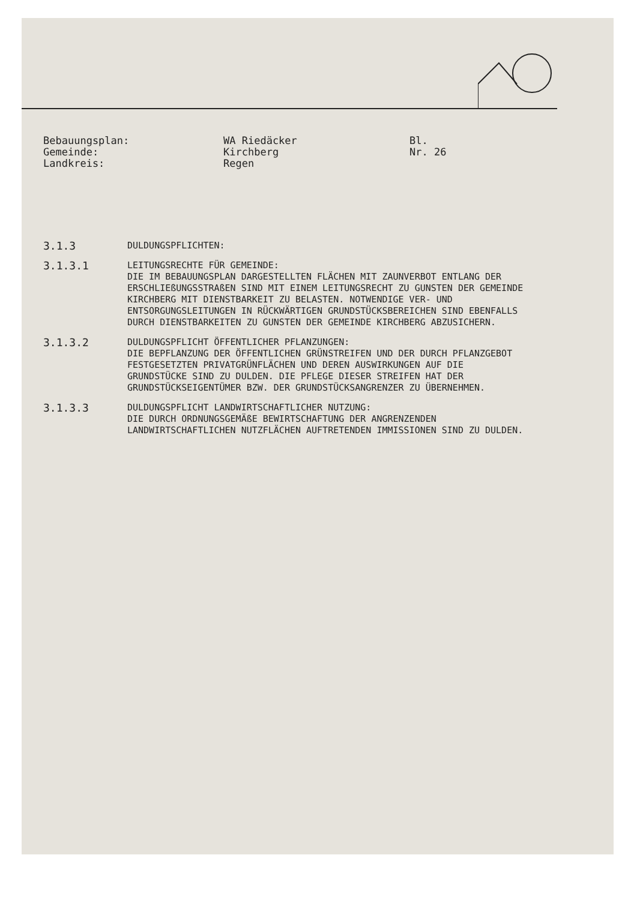Bebauungsplan: Gemeinde: Landkreis:
WA Riedäcker Kirchberg Regen
Bl. Nr. 26
3.1.3
DULDUNGSPFLICHTEN:
3.1.3.1
LEITUNGSRECHTE FÜR GEMEINDE:
DIE IM BEBAUUNGSPLAN DARGESTELLTEN FLÄCHEN MIT ZAUNVERBOT ENTLANG DER ERSCHLIEßUNGSSTRAßEN SIND MIT EINEM LEITUNGSRECHT ZU GUNSTEN DER GEMEINDE KIRCHBERG MIT DIENSTBARKEIT ZU BELASTEN. NOTWENDIGE VER- UND ENTSORGUNGSLEITUNGEN IN RÜCKWÄRTIGEN GRUNDSTÜCKSBEREICHEN SIND EBENFALLS DURCH DIENSTBARKEITEN ZU GUNSTEN DER GEMEINDE KIRCHBERG ABZUSICHERN.
3.1.3.2
DULDUNGSPFLICHT ÖFFENTLICHER PFLANZUNGEN:
DIE BEPFLANZUNG DER ÖFFENTLICHEN GRÜNSTREIFEN UND DER DURCH PFLANZGEBOT FESTGESETZTEN PRIVATGRÜNFLÄCHEN UND DEREN AUSWIRKUNGEN AUF DIE GRUNDSTÜCKE SIND ZU DULDEN. DIE PFLEGE DIESER STREIFEN HAT DER GRUNDSTÜCKSEIGENTÜMER BZW. DER GRUNDSTÜCKSANGRENZER ZU ÜBERNEHMEN.
3.1.3.3
DULDUNGSPFLICHT LANDWIRTSCHAFTLICHER NUTZUNG:
DIE DURCH ORDNUNGSGEMÄßE BEWIRTSCHAFTUNG DER ANGRENZENDEN LANDWIRTSCHAFTLICHEN NUTZFLÄCHEN AUFTRETENDEN IMMISSIONEN SIND ZU DULDEN.